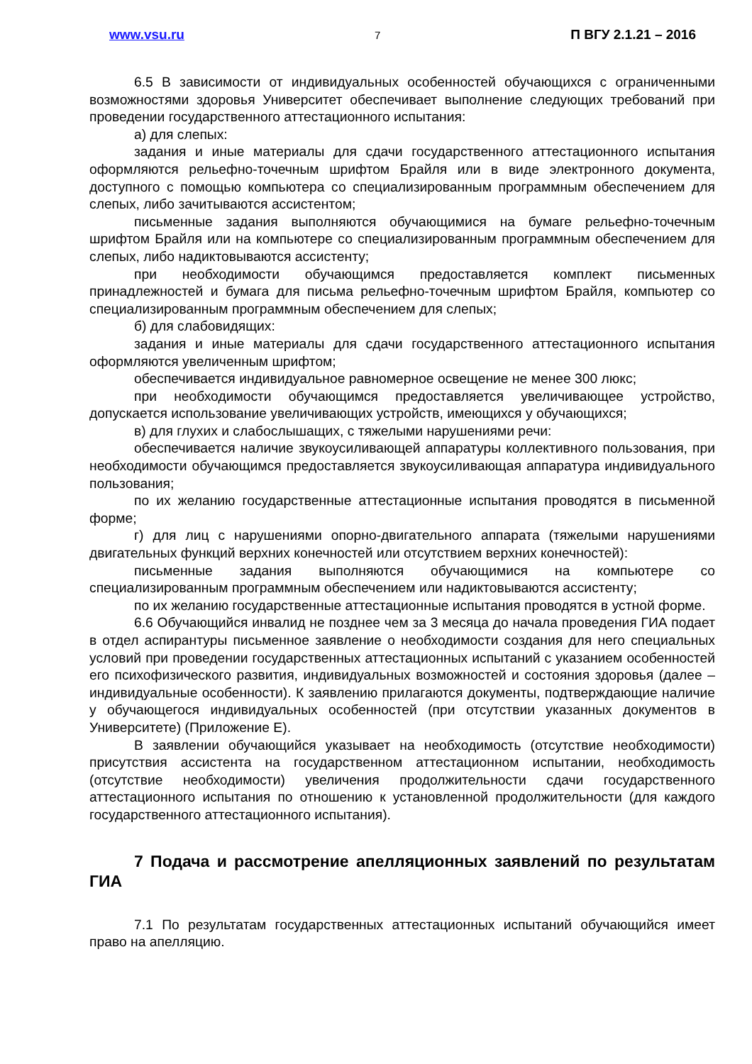www.vsu.ru 7 П ВГУ 2.1.21 – 2016
6.5 В зависимости от индивидуальных особенностей обучающихся с ограниченными возможностями здоровья Университет обеспечивает выполнение следующих требований при проведении государственного аттестационного испытания:
а) для слепых:
задания и иные материалы для сдачи государственного аттестационного испытания оформляются рельефно-точечным шрифтом Брайля или в виде электронного документа, доступного с помощью компьютера со специализированным программным обеспечением для слепых, либо зачитываются ассистентом;
письменные задания выполняются обучающимися на бумаге рельефно-точечным шрифтом Брайля или на компьютере со специализированным программным обеспечением для слепых, либо надиктовываются ассистенту;
при необходимости обучающимся предоставляется комплект письменных принадлежностей и бумага для письма рельефно-точечным шрифтом Брайля, компьютер со специализированным программным обеспечением для слепых;
б) для слабовидящих:
задания и иные материалы для сдачи государственного аттестационного испытания оформляются увеличенным шрифтом;
обеспечивается индивидуальное равномерное освещение не менее 300 люкс;
при необходимости обучающимся предоставляется увеличивающее устройство, допускается использование увеличивающих устройств, имеющихся у обучающихся;
в) для глухих и слабослышащих, с тяжелыми нарушениями речи:
обеспечивается наличие звукоусиливающей аппаратуры коллективного пользования, при необходимости обучающимся предоставляется звукоусиливающая аппаратура индивидуального пользования;
по их желанию государственные аттестационные испытания проводятся в письменной форме;
г) для лиц с нарушениями опорно-двигательного аппарата (тяжелыми нарушениями двигательных функций верхних конечностей или отсутствием верхних конечностей):
письменные задания выполняются обучающимися на компьютере со специализированным программным обеспечением или надиктовываются ассистенту;
по их желанию государственные аттестационные испытания проводятся в устной форме.
6.6 Обучающийся инвалид не позднее чем за 3 месяца до начала проведения ГИА подает в отдел аспирантуры письменное заявление о необходимости создания для него специальных условий при проведении государственных аттестационных испытаний с указанием особенностей его психофизического развития, индивидуальных возможностей и состояния здоровья (далее – индивидуальные особенности). К заявлению прилагаются документы, подтверждающие наличие у обучающегося индивидуальных особенностей (при отсутствии указанных документов в Университете) (Приложение Е).
В заявлении обучающийся указывает на необходимость (отсутствие необходимости) присутствия ассистента на государственном аттестационном испытании, необходимость (отсутствие необходимости) увеличения продолжительности сдачи государственного аттестационного испытания по отношению к установленной продолжительности (для каждого государственного аттестационного испытания).
7 Подача и рассмотрение апелляционных заявлений по результатам ГИА
7.1 По результатам государственных аттестационных испытаний обучающийся имеет право на апелляцию.